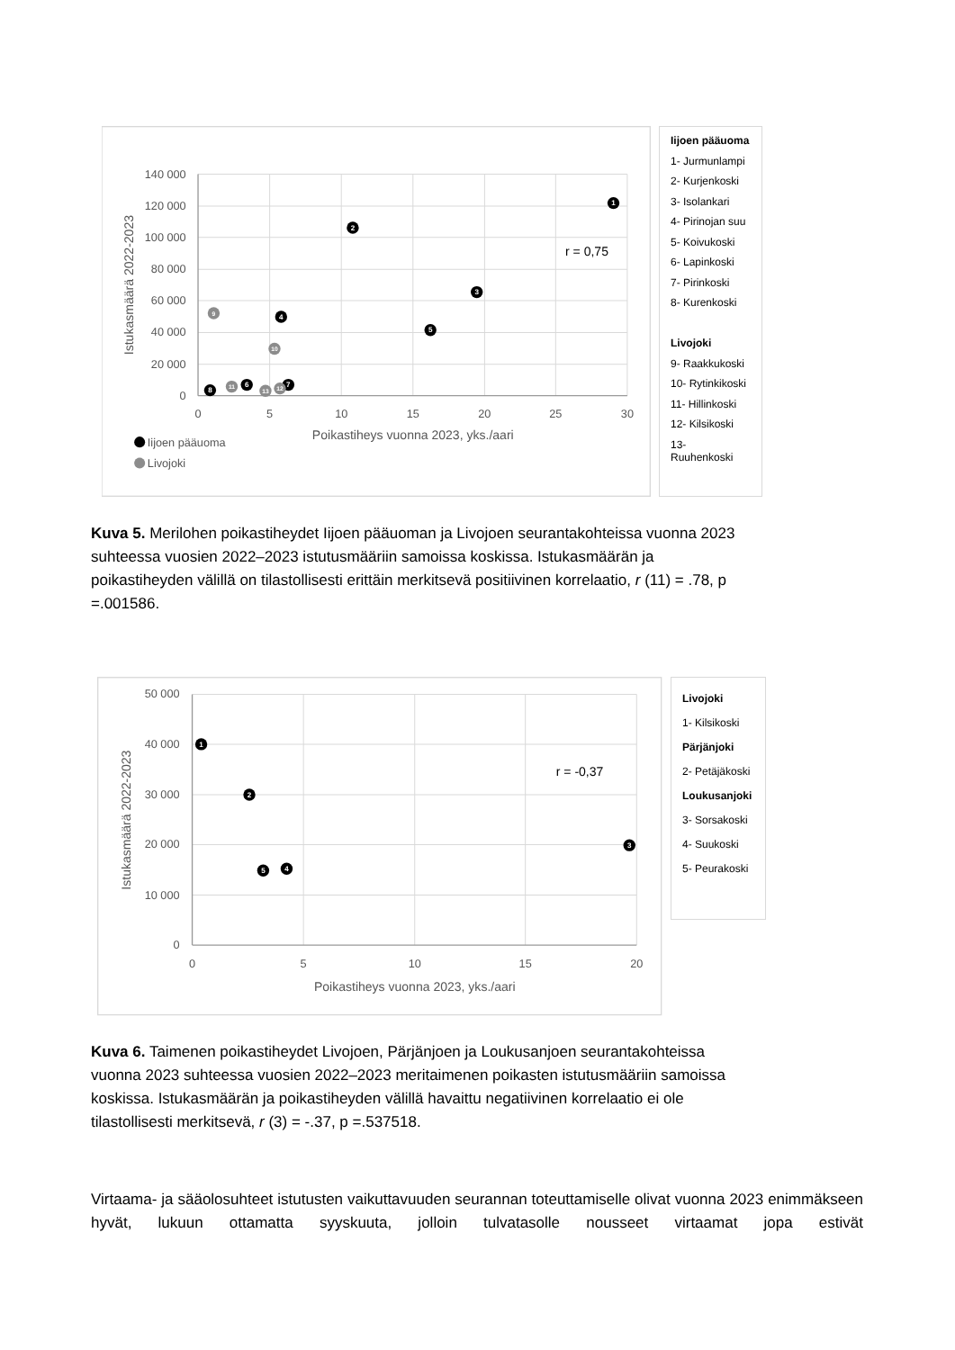140 000
120 000
100 000
80 000
60 000
40 000
20 000
0
0
5
10
15
20
25
30
Poikastiheys vuonna 2023, yks./aari
Istukasmäärä 2022-2023
r = 0,75
1
2
3
4
5
6
7
8
9
10
11
12
13
Iijoen pääuoma
Livojoki
Iijoen pääuoma
1- Jurmunlampi
2- Kurjenkoski
3- Isolankari
4- Pirinojan suu
5- Koivukoski
6- Lapinkoski
7- Pirinkoski
8- Kurenkoski
Livojoki
9- Raakkukoski
10- Rytinkikoski
11- Hillinkoski
12- Kilsikoski
13- Ruuhenkoski
Kuva 5. Merilohen poikastiheydet Iijoen pääuoman ja Livojoen seurantakohteissa vuonna 2023 suhteessa vuosien 2022–2023 istutusmääriin samoissa koskissa. Istukasmäärän ja poikastiheyden välillä on tilastollisesti erittäin merkitsevä positiivinen korrelaatio, r (11) = .78, p =.001586.
50 000
40 000
30 000
20 000
10 000
0
0
5
10
15
20
Poikastiheys vuonna 2023, yks./aari
Istukasmäärä 2022-2023
r = -0,37
1
2
3
4
5
Livojoki
1- Kilsikoski
Pärjänjoki
2- Petäjäkoski
Loukusanjoki
3- Sorsakoski
4- Suukoski
5- Peurakoski
Kuva 6. Taimenen poikastiheydet Livojoen, Pärjänjoen ja Loukusanjoen seurantakohteissa vuonna 2023 suhteessa vuosien 2022–2023 meritaimenen poikasten istutusmääriin samoissa koskissa. Istukasmäärän ja poikastiheyden välillä havaittu negatiivinen korrelaatio ei ole tilastollisesti merkitsevä, r (3) = -.37, p =.537518.
Virtaama- ja sääolosuhteet istutusten vaikuttavuuden seurannan toteuttamiselle olivat vuonna 2023 enimmäkseen hyvät, lukuun ottamatta syyskuuta, jolloin tulvatasolle nousseet virtaamat jopa estivät